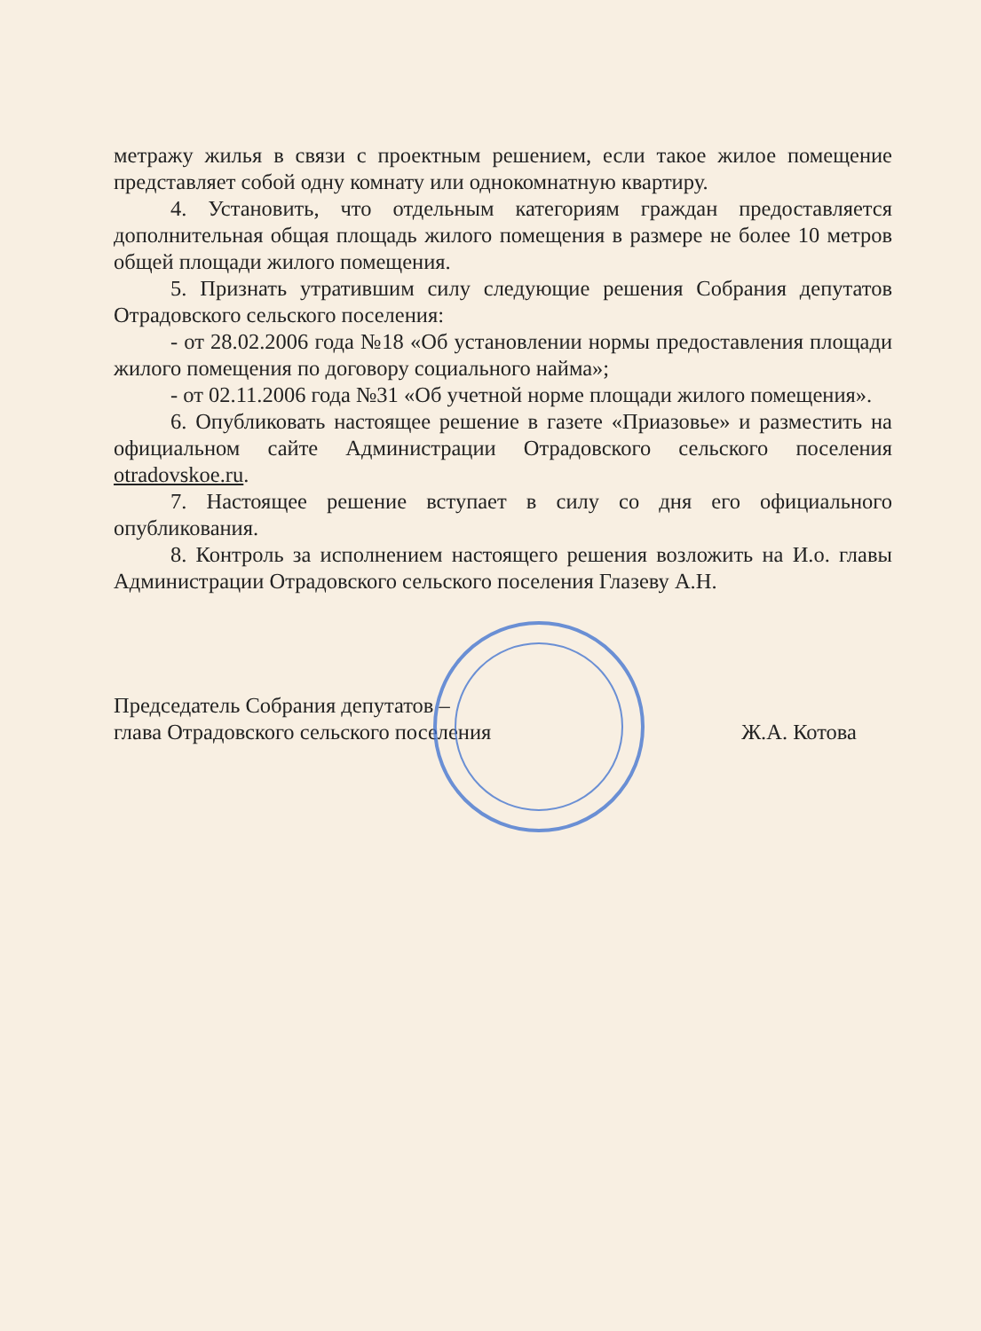метражу жилья в связи с проектным решением, если такое жилое помещение представляет собой одну комнату или однокомнатную квартиру.
4. Установить, что отдельным категориям граждан предоставляется дополнительная общая площадь жилого помещения в размере не более 10 метров общей площади жилого помещения.
5. Признать утратившим силу следующие решения Собрания депутатов Отрадовского сельского поселения:
- от 28.02.2006 года №18 «Об установлении нормы предоставления площади жилого помещения по договору социального найма»;
- от 02.11.2006 года №31 «Об учетной норме площади жилого помещения».
6. Опубликовать настоящее решение в газете «Приазовье» и разместить на официальном сайте Администрации Отрадовского сельского поселения otradovskoe.ru.
7. Настоящее решение вступает в силу со дня его официального опубликования.
8. Контроль за исполнением настоящего решения возложить на И.о. главы Администрации Отрадовского сельского поселения Глазеву А.Н.
Председатель Собрания депутатов –
глава Отрадовского сельского поселения
Ж.А. Котова